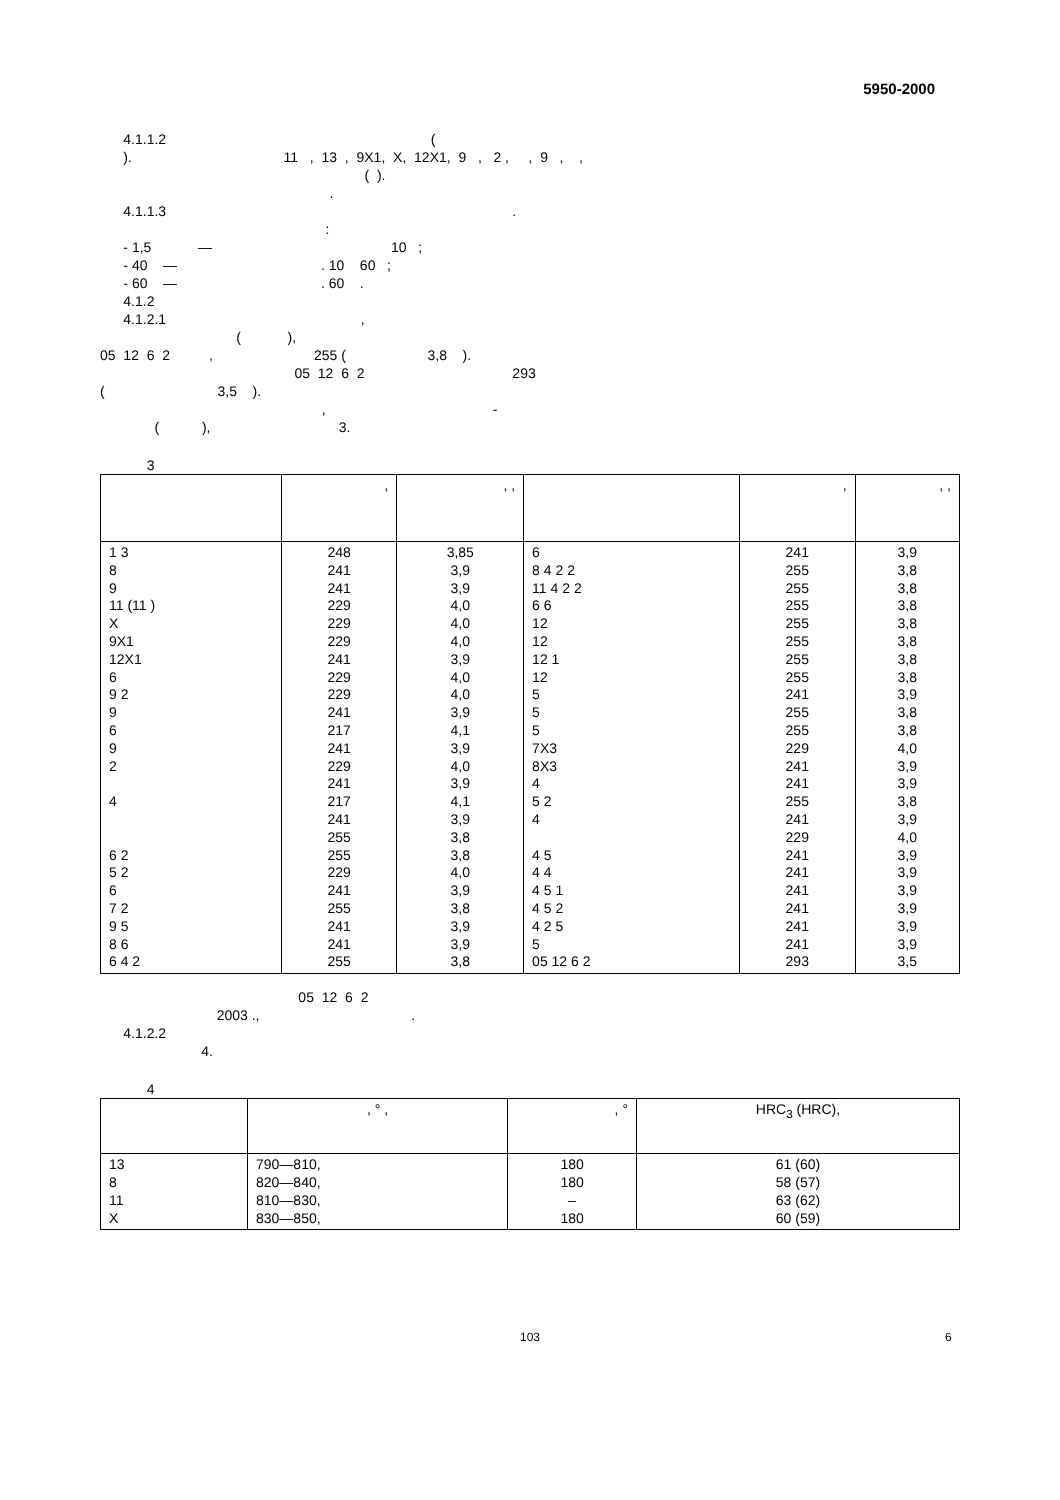5950-2000
4.1.1.2 (
). 11 , 13 , 9X1, X, 12X1, 9 , 2 , , 9 , ,
( ).
.
4.1.1.3 .
:
- 1,5 — 10 ;
- 40 — . 10 60 ;
- 60 — . 60 .
4.1.2
4.1.2.1 ,
( ),
05 12 6 2 , 255 ( 3,8 ).
05 12 6 2 293
( 3,5 ).
, -
( ), 3.
3
| | , | , , | | , | , , |
| --- | --- | --- | --- | --- | --- |
| 1 3 8 9 11 (11 ) X 9X1 12X1 6 9 2 9 6 9 2 4 6 2 5 2 6 7 2 9 5 8 6 6 4 2 | 248 241 241 229 229 229 241 229 229 241 217 241 229 241 217 241 255 255 229 241 255 241 241 255 | 3,85 3,9 3,9 4,0 4,0 4,0 3,9 4,0 4,0 3,9 4,1 3,9 4,0 3,9 4,1 3,9 3,8 3,8 4,0 3,9 3,8 3,9 3,9 3,8 | 6 8 4 2 2 11 4 2 2 6 6 12 12 12 1 12 5 5 5 7X3 8X3 4 5 2 4 4 5 4 4 4 5 1 4 5 2 4 2 5 5 05 12 6 2 | 241 255 255 255 255 255 255 255 241 255 255 229 241 241 255 241 229 241 241 241 241 241 241 293 | 3,9 3,8 3,8 3,8 3,8 3,8 3,8 3,8 3,9 3,8 3,8 4,0 3,9 3,9 3,8 3,9 4,0 3,9 3,9 3,9 3,9 3,9 3,9 3,5 |
05 12 6 2
2003 ., .
4.1.2.2
4.
4
| | , ° , | , ° | HRC<sub>3</sub> (HRC), |
| --- | --- | --- | --- |
| 13 8 11 X | 790—810, 820—840, 810—830, 830—850, | 180 180 – 180 | 61 (60) 58 (57) 63 (62) 60 (59) |
103 6